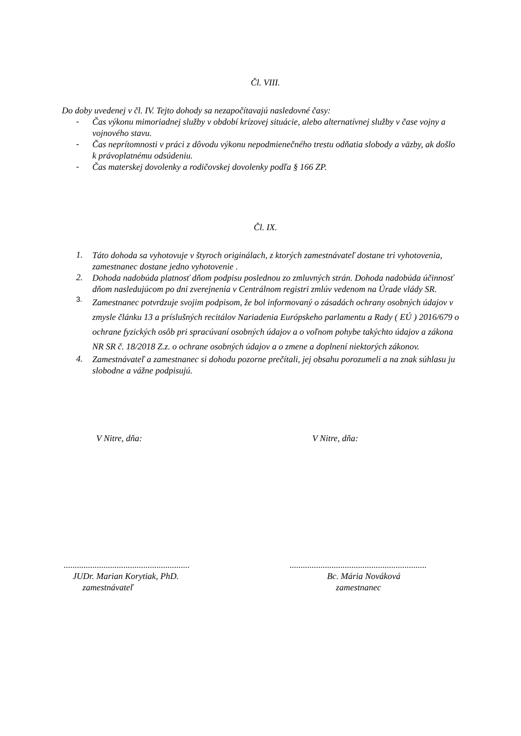Čl. VIII.
Do doby uvedenej v čl. IV. Tejto dohody sa nezapočítavajú nasledovné časy:
-
Čas výkonu mimoriadnej služby v období krízovej situácie, alebo alternatívnej služby v čase vojny a vojnového stavu.
-
Čas neprítomnosti v práci z dôvodu výkonu nepodmienečného trestu odňatia slobody a väzby, ak došlo k právoplatnému odsúdeniu.
-
Čas materskej dovolenky a rodičovskej dovolenky podľa § 166 ZP.
Čl. IX.
1.
Táto dohoda sa vyhotovuje v štyroch originálach, z ktorých zamestnávateľ dostane tri vyhotovenia, zamestnanec dostane jedno vyhotovenie .
2.
Dohoda nadobúda platnosť dňom podpisu poslednou zo zmluvných strán. Dohoda nadobúda účinnosť dňom nasledujúcom po dni zverejnenia v Centrálnom registri zmlúv vedenom na Úrade vlády SR.
3.
Zamestnanec potvrdzuje svojim podpisom, že bol informovaný o zásadách ochrany osobných údajov v zmysle článku 13 a príslušných recitálov Nariadenia Európskeho parlamentu a Rady ( EÚ ) 2016/679 o ochrane fyzických osôb pri spracúvaní osobných údajov a o voľnom pohybe takýchto údajov a zákona NR SR č. 18/2018 Z.z. o ochrane osobných údajov a o zmene a doplnení niektorých zákonov.
4.
Zamestnávateľ a zamestnanec si dohodu pozorne prečítali, jej obsahu porozumeli a na znak súhlasu ju slobodne a vážne podpisujú.
V Nitre, dňa: V Nitre, dňa:
.........................................................
JUDr. Marian Korytiak, PhD.
zamestnávateľ
..............................................................
Bc. Mária Nováková
zamestnanec